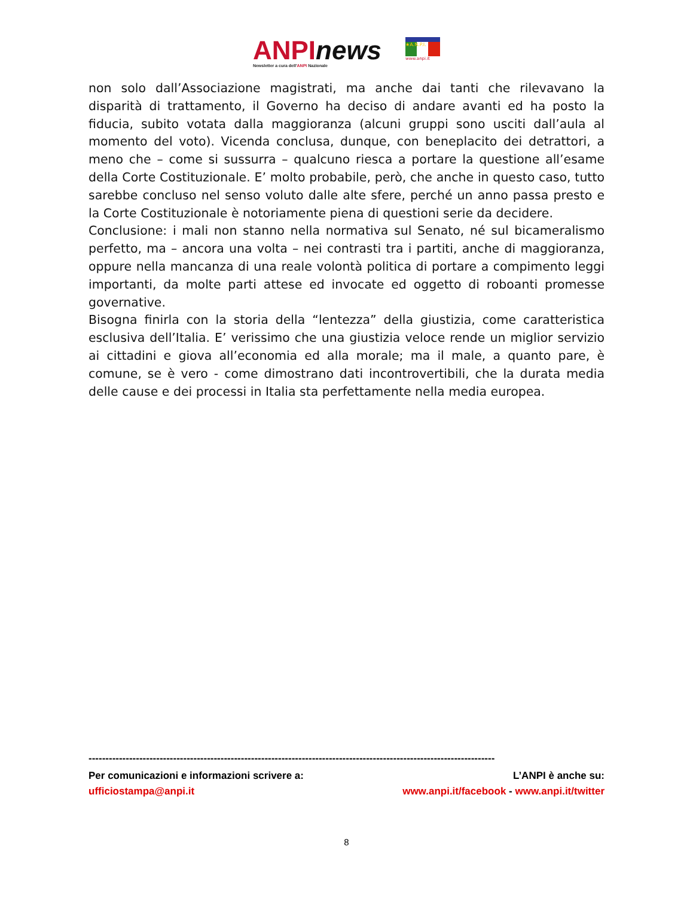ANPInews
Newsletter a cura dell'ANPI Nazionale
★A.N.P.I.
www.anpi.it
non solo dall’Associazione magistrati, ma anche dai tanti che rilevavano la disparità di trattamento, il Governo ha deciso di andare avanti ed ha posto la fiducia, subito votata dalla maggioranza (alcuni gruppi sono usciti dall’aula al momento del voto). Vicenda conclusa, dunque, con beneplacito dei detrattori, a meno che – come si sussurra – qualcuno riesca a portare la questione all’esame della Corte Costituzionale. E’ molto probabile, però, che anche in questo caso, tutto sarebbe concluso nel senso voluto dalle alte sfere, perché un anno passa presto e la Corte Costituzionale è notoriamente piena di questioni serie da decidere.
Conclusione: i mali non stanno nella normativa sul Senato, né sul bicameralismo perfetto, ma – ancora una volta – nei contrasti tra i partiti, anche di maggioranza, oppure nella mancanza di una reale volontà politica di portare a compimento leggi importanti, da molte parti attese ed invocate ed oggetto di roboanti promesse governative.
Bisogna finirla con la storia della “lentezza” della giustizia, come caratteristica esclusiva dell’Italia. E’ verissimo che una giustizia veloce rende un miglior servizio ai cittadini e giova all’economia ed alla morale; ma il male, a quanto pare, è comune, se è vero - come dimostrano dati incontrovertibili, che la durata media delle cause e dei processi in Italia sta perfettamente nella media europea.
------------------------------------------------------------------------------------------------------------------------
Per comunicazioni e informazioni scrivere a: L’ANPI è anche su:
ufficiostampa@anpi.it www.anpi.it/facebook - www.anpi.it/twitter
8